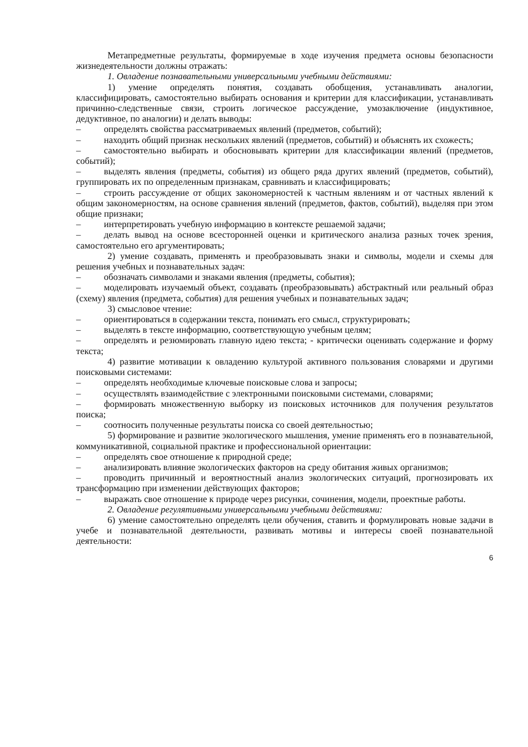Метапредметные результаты, формируемые в ходе изучения предмета основы безопасности жизнедеятельности должны отражать:
1. Овладение познавательными универсальными учебными действиями:
1) умение определять понятия, создавать обобщения, устанавливать аналогии, классифицировать, самостоятельно выбирать основания и критерии для классификации, устанавливать причинно-следственные связи, строить логическое рассуждение, умозаключение (индуктивное, дедуктивное, по аналогии) и делать выводы:
–   определять свойства рассматриваемых явлений (предметов, событий);
–   находить общий признак нескольких явлений (предметов, событий) и объяснять их схожесть;
–   самостоятельно выбирать и обосновывать критерии для классификации явлений (предметов, событий);
–   выделять явления (предметы, события) из общего ряда других явлений (предметов, событий), группировать их по определенным признакам, сравнивать и классифицировать;
–   строить рассуждение от общих закономерностей к частным явлениям и от частных явлений к общим закономерностям, на основе сравнения явлений (предметов, фактов, событий), выделяя при этом общие признаки;
–   интерпретировать учебную информацию в контексте решаемой задачи;
–   делать вывод на основе всесторонней оценки и критического анализа разных точек зрения, самостоятельно его аргументировать;
2) умение создавать, применять и преобразовывать знаки и символы, модели и схемы для решения учебных и познавательных задач:
–   обозначать символами и знаками явления (предметы, события);
–   моделировать изучаемый объект, создавать (преобразовывать) абстрактный или реальный образ (схему) явления (предмета, события) для решения учебных и познавательных задач;
3) смысловое чтение:
–   ориентироваться в содержании текста, понимать его смысл, структурировать;
–   выделять в тексте информацию, соответствующую учебным целям;
–   определять и резюмировать главную идею текста; - критически оценивать содержание и форму текста;
4) развитие мотивации к овладению культурой активного пользования словарями и другими поисковыми системами:
–   определять необходимые ключевые поисковые слова и запросы;
–   осуществлять взаимодействие с электронными поисковыми системами, словарями;
–   формировать множественную выборку из поисковых источников для получения результатов поиска;
–   соотносить полученные результаты поиска со своей деятельностью;
5) формирование и развитие экологического мышления, умение применять его в познавательной, коммуникативной, социальной практике и профессиональной ориентации:
–   определять свое отношение к природной среде;
–   анализировать влияние экологических факторов на среду обитания живых организмов;
–   проводить причинный и вероятностный анализ экологических ситуаций, прогнозировать их трансформацию при изменении действующих факторов;
–   выражать свое отношение к природе через рисунки, сочинения, модели, проектные работы.
2. Овладение регулятивными универсальными учебными действиями:
6) умение самостоятельно определять цели обучения, ставить и формулировать новые задачи в учебе и познавательной деятельности, развивать мотивы и интересы своей познавательной деятельности:
6